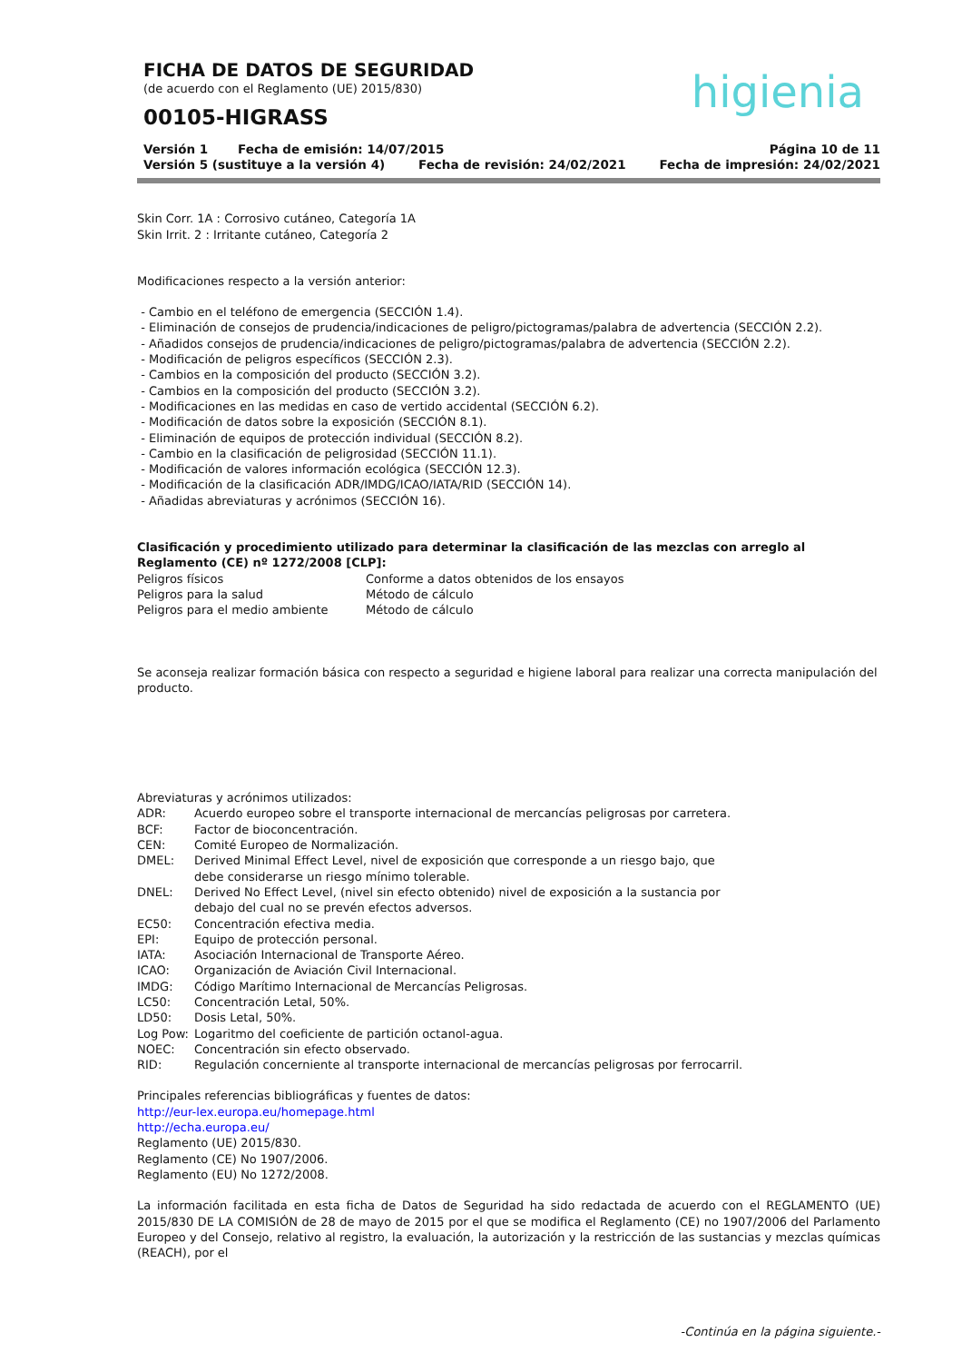FICHA DE DATOS DE SEGURIDAD
(de acuerdo con el Reglamento (UE) 2015/830)
00105-HIGRASS
higienia
Versión 1 Fecha de emisión: 14/07/2015 Página 10 de 11
Versión 5 (sustituye a la versión 4) Fecha de revisión: 24/02/2021 Fecha de impresión: 24/02/2021
Skin Corr. 1A : Corrosivo cutáneo, Categoría 1A
Skin Irrit. 2 : Irritante cutáneo, Categoría 2
Modificaciones respecto a la versión anterior:
- Cambio en el teléfono de emergencia (SECCIÓN 1.4).
- Eliminación de consejos de prudencia/indicaciones de peligro/pictogramas/palabra de advertencia (SECCIÓN 2.2).
- Añadidos consejos de prudencia/indicaciones de peligro/pictogramas/palabra de advertencia (SECCIÓN 2.2).
- Modificación de peligros específicos (SECCIÓN 2.3).
- Cambios en la composición del producto (SECCIÓN 3.2).
- Cambios en la composición del producto (SECCIÓN 3.2).
- Modificaciones en las medidas en caso de vertido accidental (SECCIÓN 6.2).
- Modificación de datos sobre la exposición (SECCIÓN 8.1).
- Eliminación de equipos de protección individual (SECCIÓN 8.2).
- Cambio en la clasificación de peligrosidad (SECCIÓN 11.1).
- Modificación de valores información ecológica (SECCIÓN 12.3).
- Modificación de la clasificación ADR/IMDG/ICAO/IATA/RID (SECCIÓN 14).
- Añadidas abreviaturas y acrónimos (SECCIÓN 16).
Clasificación y procedimiento utilizado para determinar la clasificación de las mezclas con arreglo al Reglamento (CE) nº 1272/2008 [CLP]:
Peligros físicos Conforme a datos obtenidos de los ensayos
Peligros para la salud Método de cálculo
Peligros para el medio ambiente Método de cálculo
Se aconseja realizar formación básica con respecto a seguridad e higiene laboral para realizar una correcta manipulación del producto.
Abreviaturas y acrónimos utilizados:
ADR: Acuerdo europeo sobre el transporte internacional de mercancías peligrosas por carretera.
BCF: Factor de bioconcentración.
CEN: Comité Europeo de Normalización.
DMEL: Derived Minimal Effect Level, nivel de exposición que corresponde a un riesgo bajo, que debe considerarse un riesgo mínimo tolerable.
DNEL: Derived No Effect Level, (nivel sin efecto obtenido) nivel de exposición a la sustancia por debajo del cual no se prevén efectos adversos.
EC50: Concentración efectiva media.
EPI: Equipo de protección personal.
IATA: Asociación Internacional de Transporte Aéreo.
ICAO: Organización de Aviación Civil Internacional.
IMDG: Código Marítimo Internacional de Mercancías Peligrosas.
LC50: Concentración Letal, 50%.
LD50: Dosis Letal, 50%.
Log Pow: Logaritmo del coeficiente de partición octanol-agua.
NOEC: Concentración sin efecto observado.
RID: Regulación concerniente al transporte internacional de mercancías peligrosas por ferrocarril.
Principales referencias bibliográficas y fuentes de datos:
http://eur-lex.europa.eu/homepage.html
http://echa.europa.eu/
Reglamento (UE) 2015/830.
Reglamento (CE) No 1907/2006.
Reglamento (EU) No 1272/2008.
La información facilitada en esta ficha de Datos de Seguridad ha sido redactada de acuerdo con el REGLAMENTO (UE) 2015/830 DE LA COMISIÓN de 28 de mayo de 2015 por el que se modifica el Reglamento (CE) no 1907/2006 del Parlamento Europeo y del Consejo, relativo al registro, la evaluación, la autorización y la restricción de las sustancias y mezclas químicas (REACH), por el
-Continúa en la página siguiente.-